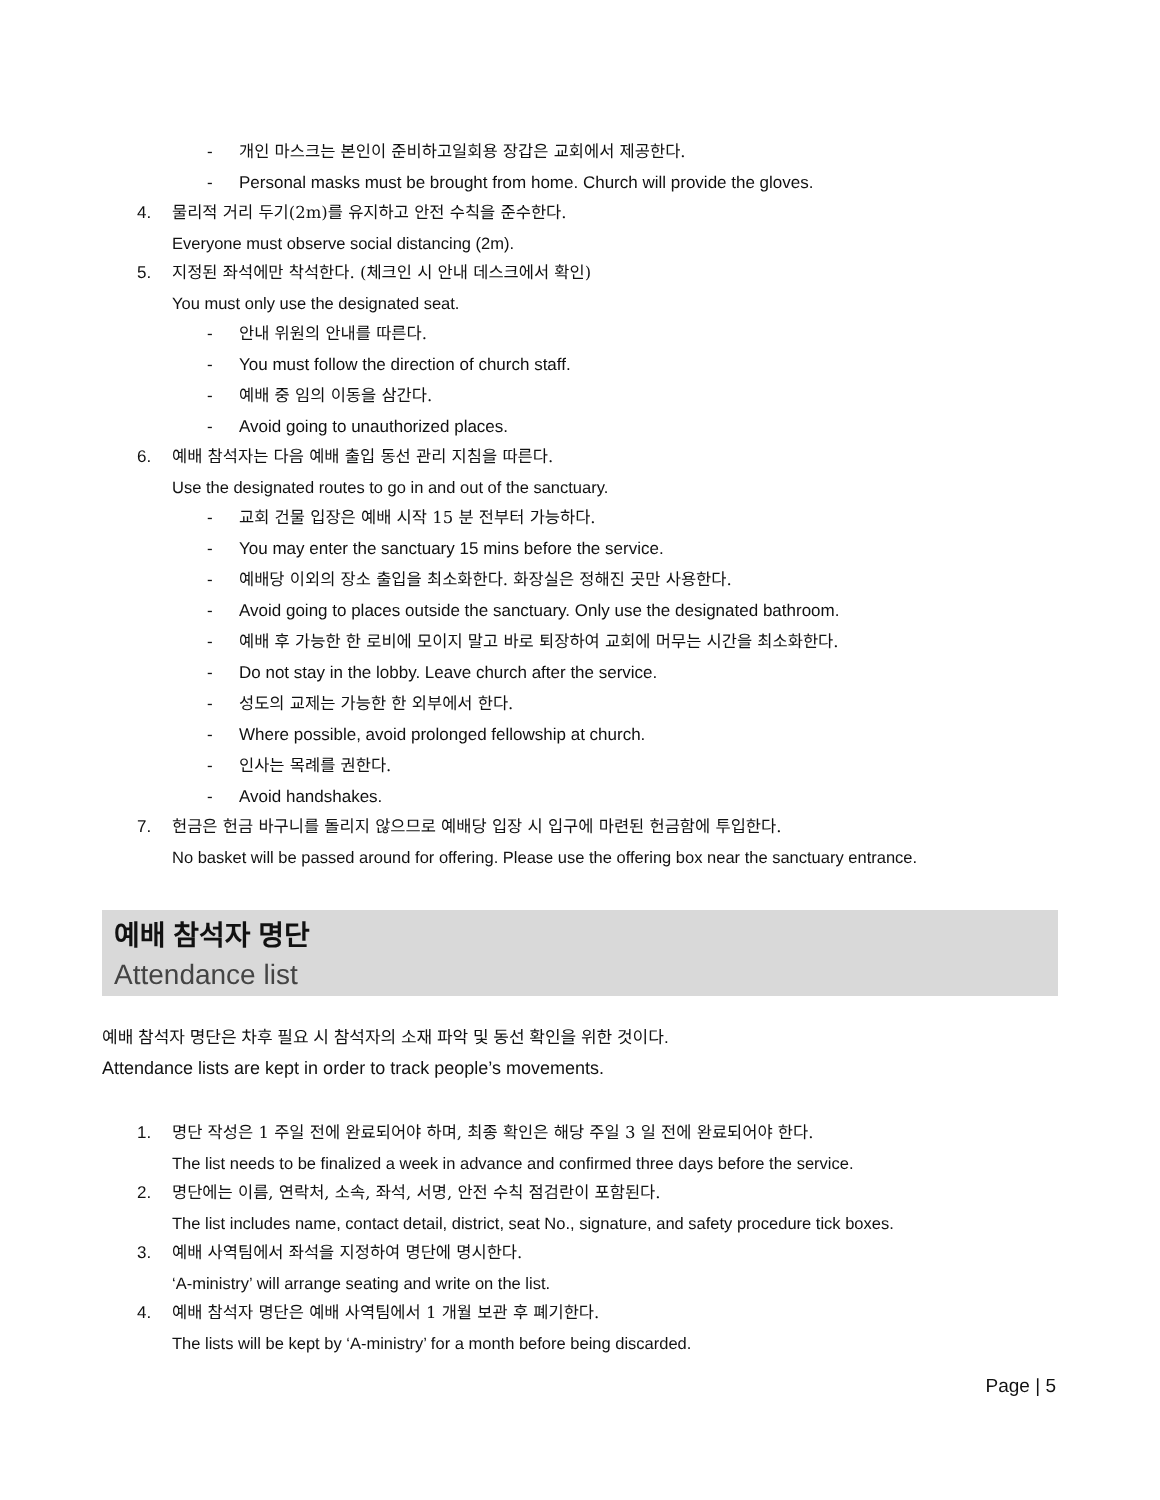- 개인 마스크는 본인이 준비하고일회용 장갑은 교회에서 제공한다.
- Personal masks must be brought from home. Church will provide the gloves.
4. 물리적 거리 두기(2m)를 유지하고 안전 수칙을 준수한다.
Everyone must observe social distancing (2m).
5. 지정된 좌석에만 착석한다. (체크인 시 안내 데스크에서 확인)
You must only use the designated seat.
- 안내 위원의 안내를 따른다.
- You must follow the direction of church staff.
- 예배 중 임의 이동을 삼간다.
- Avoid going to unauthorized places.
6. 예배 참석자는 다음 예배 출입 동선 관리 지침을 따른다.
Use the designated routes to go in and out of the sanctuary.
- 교회 건물 입장은 예배 시작 15 분 전부터 가능하다.
- You may enter the sanctuary 15 mins before the service.
- 예배당 이외의 장소 출입을 최소화한다. 화장실은 정해진 곳만 사용한다.
- Avoid going to places outside the sanctuary. Only use the designated bathroom.
- 예배 후 가능한 한 로비에 모이지 말고 바로 퇴장하여 교회에 머무는 시간을 최소화한다.
- Do not stay in the lobby. Leave church after the service.
- 성도의 교제는 가능한 한 외부에서 한다.
- Where possible, avoid prolonged fellowship at church.
- 인사는 목례를 권한다.
- Avoid handshakes.
7. 헌금은 헌금 바구니를 돌리지 않으므로 예배당 입장 시 입구에 마련된 헌금함에 투입한다.
No basket will be passed around for offering. Please use the offering box near the sanctuary entrance.
예배 참석자 명단
Attendance list
예배 참석자 명단은 차후 필요 시 참석자의 소재 파악 및 동선 확인을 위한 것이다.
Attendance lists are kept in order to track people’s movements.
1. 명단 작성은 1 주일 전에 완료되어야 하며, 최종 확인은 해당 주일 3 일 전에 완료되어야 한다.
The list needs to be finalized a week in advance and confirmed three days before the service.
2. 명단에는 이름, 연락처, 소속, 좌석, 서명, 안전 수칙 점검란이 포함된다.
The list includes name, contact detail, district, seat No., signature, and safety procedure tick boxes.
3. 예배 사역팀에서 좌석을 지정하여 명단에 명시한다.
‘A-ministry’ will arrange seating and write on the list.
4. 예배 참석자 명단은 예배 사역팀에서 1 개월 보관 후 폐기한다.
The lists will be kept by ‘A-ministry’ for a month before being discarded.
Page | 5